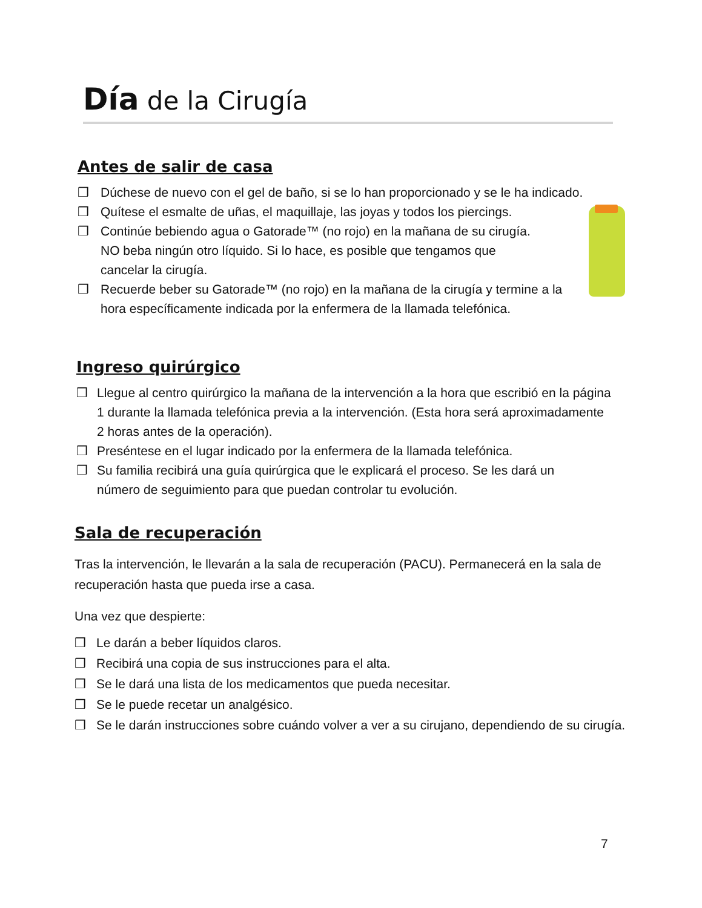Día de la Cirugía
Antes de salir de casa
❒ Dúchese de nuevo con el gel de baño, si se lo han proporcionado y se le ha indicado.
❒ Quítese el esmalte de uñas, el maquillaje, las joyas y todos los piercings.
❒ Continúe bebiendo agua o Gatorade™ (no rojo) en la mañana de su cirugía. NO beba ningún otro líquido. Si lo hace, es posible que tengamos que cancelar la cirugía.
❒ Recuerde beber su Gatorade™ (no rojo) en la mañana de la cirugía y termine a la hora específicamente indicada por la enfermera de la llamada telefónica.
Ingreso quirúrgico
❒ Llegue al centro quirúrgico la mañana de la intervención a la hora que escribió en la página 1 durante la llamada telefónica previa a la intervención. (Esta hora será aproximadamente 2 horas antes de la operación).
❒ Preséntese en el lugar indicado por la enfermera de la llamada telefónica.
❒ Su familia recibirá una guía quirúrgica que le explicará el proceso. Se les dará un número de seguimiento para que puedan controlar tu evolución.
Sala de recuperación
Tras la intervención, le llevarán a la sala de recuperación (PACU). Permanecerá en la sala de recuperación hasta que pueda irse a casa.
Una vez que despierte:
❒ Le darán a beber líquidos claros.
❒ Recibirá una copia de sus instrucciones para el alta.
❒ Se le dará una lista de los medicamentos que pueda necesitar.
❒ Se le puede recetar un analgésico.
❒ Se le darán instrucciones sobre cuándo volver a ver a su cirujano, dependiendo de su cirugía.
7